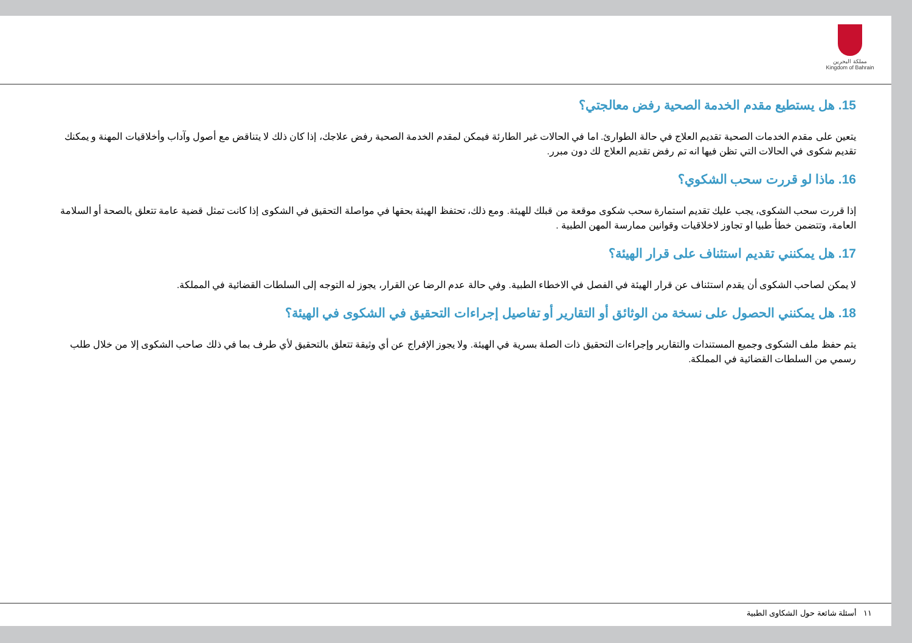مملكة البحرين
Kingdom of Bahrain
15. هل يستطيع مقدم الخدمة الصحية رفض معالجتي؟
يتعين على مقدم الخدمات الصحية تقديم العلاج في حالة الطوارئ. اما في الحالات غير الطارئة فيمكن لمقدم الخدمة الصحية رفض علاجك، إذا كان ذلك لا يتناقض مع أصول وآداب وأخلاقيات المهنة و يمكنك تقديم شكوى في الحالات التي تظن فيها انه تم رفض تقديم العلاج لك دون مبرر.
16. ماذا لو قررت سحب الشكوي؟
إذا قررت سحب الشكوى، يجب عليك تقديم استمارة سحب شكوى موقعة من قبلك للهيئة. ومع ذلك، تحتفظ الهيئة بحقها في مواصلة التحقيق في الشكوى إذا كانت تمثل قضية عامة تتعلق بالصحة أو السلامة العامة، وتتضمن خطأ طبيا او تجاوز لاخلاقيات وقوانين ممارسة المهن الطبية .
17. هل يمكنني تقديم استئناف على قرار الهيئة؟
لا يمكن لصاحب الشكوى أن يقدم استئناف عن قرار الهيئة في الفصل في الاخطاء الطبية. وفي حالة عدم الرضا عن القرار، يجوز له التوجه إلى السلطات القضائية في المملكة.
18. هل يمكنني الحصول على نسخة من الوثائق أو التقارير أو تفاصيل إجراءات التحقيق في الشكوى في الهيئة؟
يتم حفظ ملف الشكوى وجميع المستندات والتقارير وإجراءات التحقيق ذات الصلة بسرية في الهيئة. ولا يجوز الإفراج عن أي وثيقة تتعلق بالتحقيق لأي طرف بما في ذلك صاحب الشكوى إلا من خلال طلب رسمي من السلطات القضائية في المملكة.
١١ أسئلة شائعة حول الشكاوى الطبية